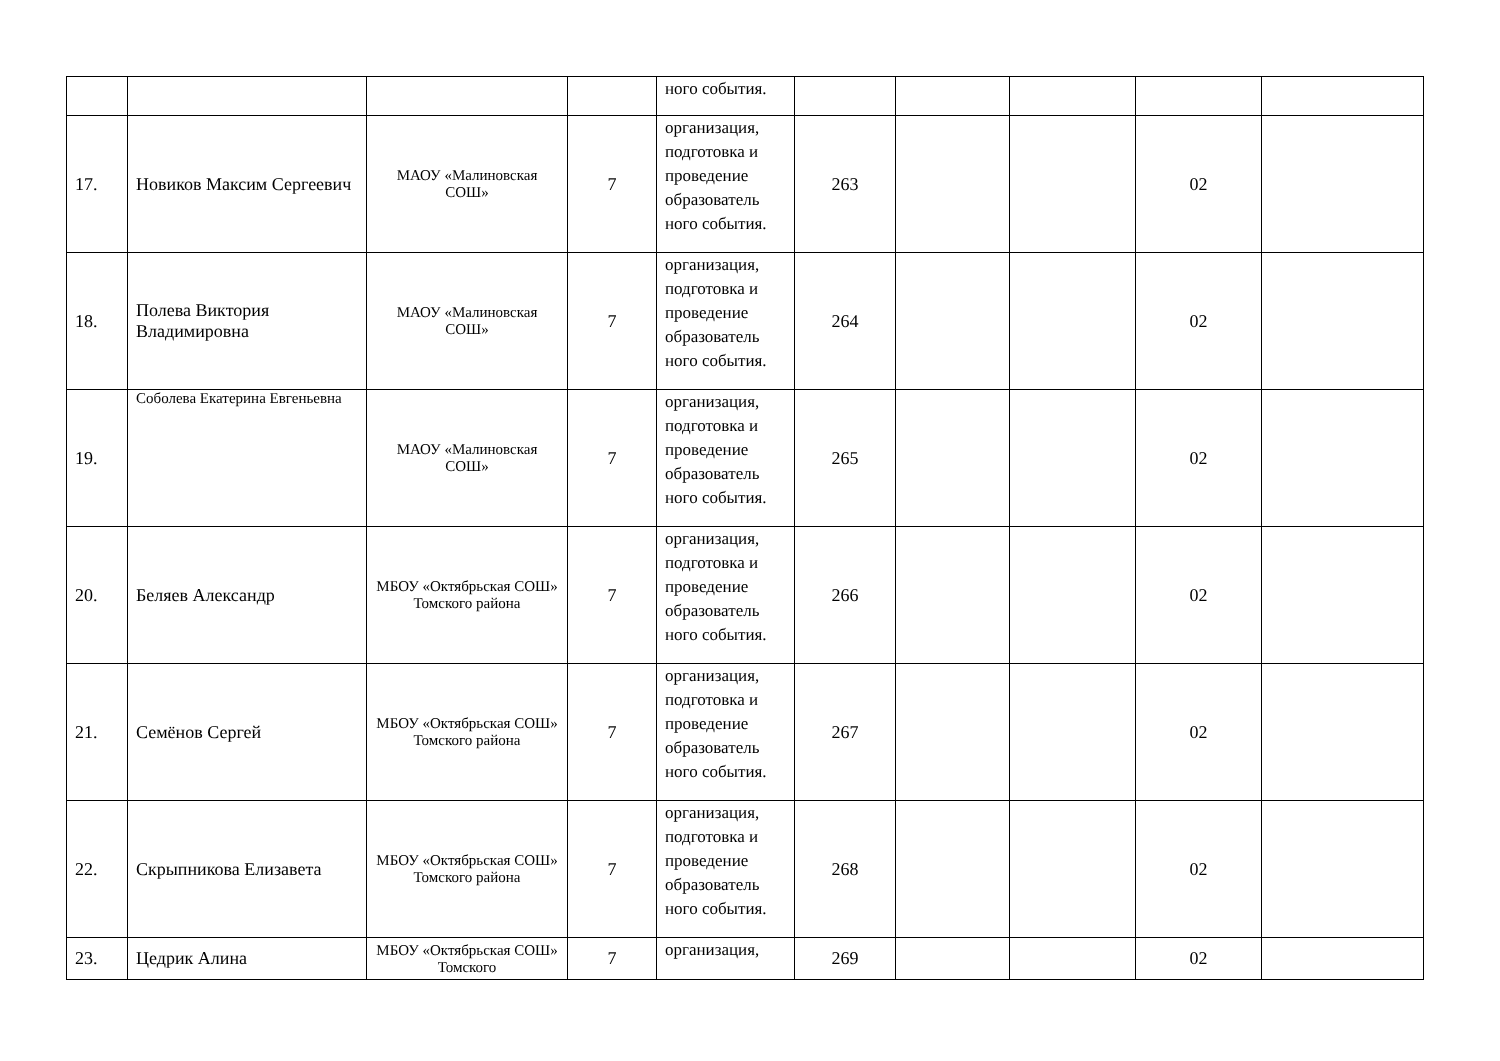| | | | | ного события. | | | | | |
| 17. | Новиков Максим Сергеевич | МАОУ «Малиновская СОШ» | 7 | организация, подготовка и проведение образователь ного события. | 263 | | | 02 | |
| 18. | Полева Виктория Владимировна | МАОУ «Малиновская СОШ» | 7 | организация, подготовка и проведение образователь ного события. | 264 | | | 02 | |
| 19. | Соболева Екатерина Евгеньевна | МАОУ «Малиновская СОШ» | 7 | организация, подготовка и проведение образователь ного события. | 265 | | | 02 | |
| 20. | Беляев Александр | МБОУ «Октябрьская СОШ» Томского района | 7 | организация, подготовка и проведение образователь ного события. | 266 | | | 02 | |
| 21. | Семёнов Сергей | МБОУ «Октябрьская СОШ» Томского района | 7 | организация, подготовка и проведение образователь ного события. | 267 | | | 02 | |
| 22. | Скрыпникова Елизавета | МБОУ «Октябрьская СОШ» Томского района | 7 | организация, подготовка и проведение образователь ного события. | 268 | | | 02 | |
| 23. | Цедрик Алина | МБОУ «Октябрьская СОШ» Томского | 7 | организация, | 269 | | | 02 | |